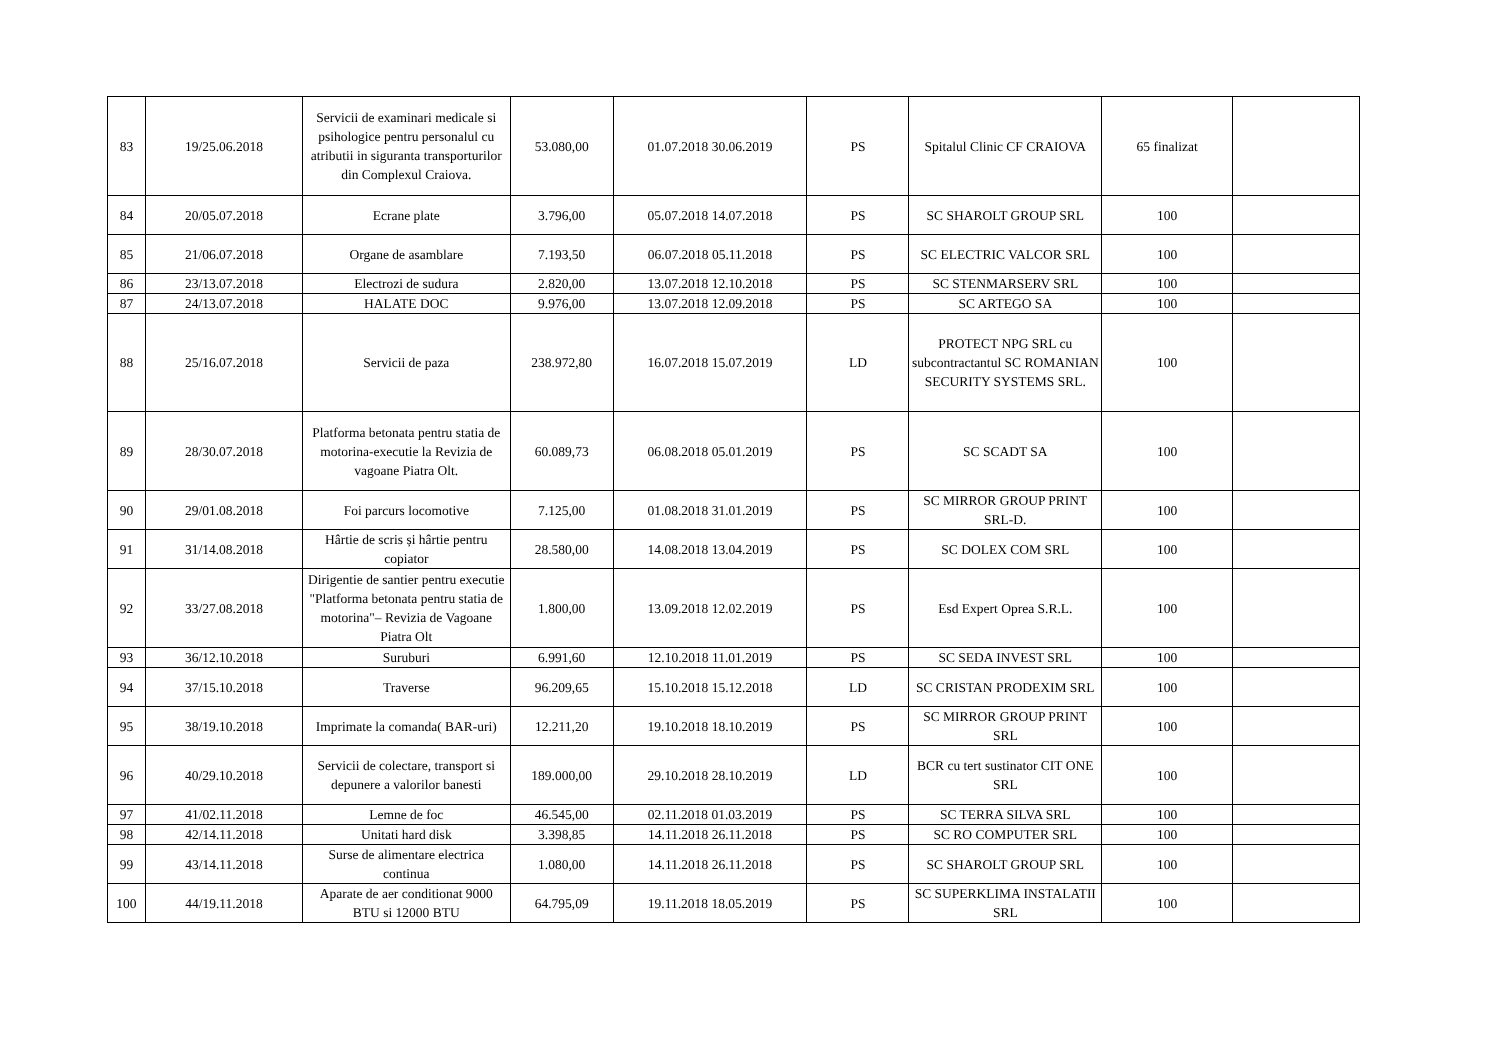| 83 | 19/25.06.2018 | Servicii de examinari medicale si psihologice pentru personalul cu atributii in siguranta transporturilor din Complexul Craiova. | 53.080,00 | 01.07.2018 30.06.2019 | PS | Spitalul Clinic CF CRAIOVA | 65 finalizat | |
| 84 | 20/05.07.2018 | Ecrane plate | 3.796,00 | 05.07.2018 14.07.2018 | PS | SC SHAROLT GROUP SRL | 100 | |
| 85 | 21/06.07.2018 | Organe de asamblare | 7.193,50 | 06.07.2018 05.11.2018 | PS | SC ELECTRIC VALCOR SRL | 100 | |
| 86 | 23/13.07.2018 | Electrozi de sudura | 2.820,00 | 13.07.2018 12.10.2018 | PS | SC STENMARSERV SRL | 100 | |
| 87 | 24/13.07.2018 | HALATE DOC | 9.976,00 | 13.07.2018 12.09.2018 | PS | SC ARTEGO SA | 100 | |
| 88 | 25/16.07.2018 | Servicii de paza | 238.972,80 | 16.07.2018 15.07.2019 | LD | PROTECT NPG SRL cu subcontractantul SC ROMANIAN SECURITY SYSTEMS SRL. | 100 | |
| 89 | 28/30.07.2018 | Platforma betonata pentru statia de motorina-executie la Revizia de vagoane Piatra Olt. | 60.089,73 | 06.08.2018 05.01.2019 | PS | SC SCADT SA | 100 | |
| 90 | 29/01.08.2018 | Foi parcurs locomotive | 7.125,00 | 01.08.2018 31.01.2019 | PS | SC MIRROR GROUP PRINT SRL-D. | 100 | |
| 91 | 31/14.08.2018 | Hârtie de scris și hârtie pentru copiator | 28.580,00 | 14.08.2018 13.04.2019 | PS | SC DOLEX COM SRL | 100 | |
| 92 | 33/27.08.2018 | Dirigentie de santier pentru executie "Platforma betonata pentru statia de motorina"– Revizia de Vagoane Piatra Olt | 1.800,00 | 13.09.2018 12.02.2019 | PS | Esd Expert Oprea S.R.L. | 100 | |
| 93 | 36/12.10.2018 | Suruburi | 6.991,60 | 12.10.2018 11.01.2019 | PS | SC SEDA INVEST SRL | 100 | |
| 94 | 37/15.10.2018 | Traverse | 96.209,65 | 15.10.2018 15.12.2018 | LD | SC CRISTAN PRODEXIM SRL | 100 | |
| 95 | 38/19.10.2018 | Imprimate la comanda( BAR-uri) | 12.211,20 | 19.10.2018 18.10.2019 | PS | SC MIRROR GROUP PRINT SRL | 100 | |
| 96 | 40/29.10.2018 | Servicii de colectare, transport si depunere a valorilor banesti | 189.000,00 | 29.10.2018 28.10.2019 | LD | BCR cu tert sustinator CIT ONE SRL | 100 | |
| 97 | 41/02.11.2018 | Lemne de foc | 46.545,00 | 02.11.2018 01.03.2019 | PS | SC TERRA SILVA SRL | 100 | |
| 98 | 42/14.11.2018 | Unitati hard disk | 3.398,85 | 14.11.2018 26.11.2018 | PS | SC RO COMPUTER SRL | 100 | |
| 99 | 43/14.11.2018 | Surse de alimentare electrica continua | 1.080,00 | 14.11.2018 26.11.2018 | PS | SC SHAROLT GROUP SRL | 100 | |
| 100 | 44/19.11.2018 | Aparate de aer conditionat 9000 BTU si 12000 BTU | 64.795,09 | 19.11.2018 18.05.2019 | PS | SC SUPERKLIMA INSTALATII SRL | 100 | |